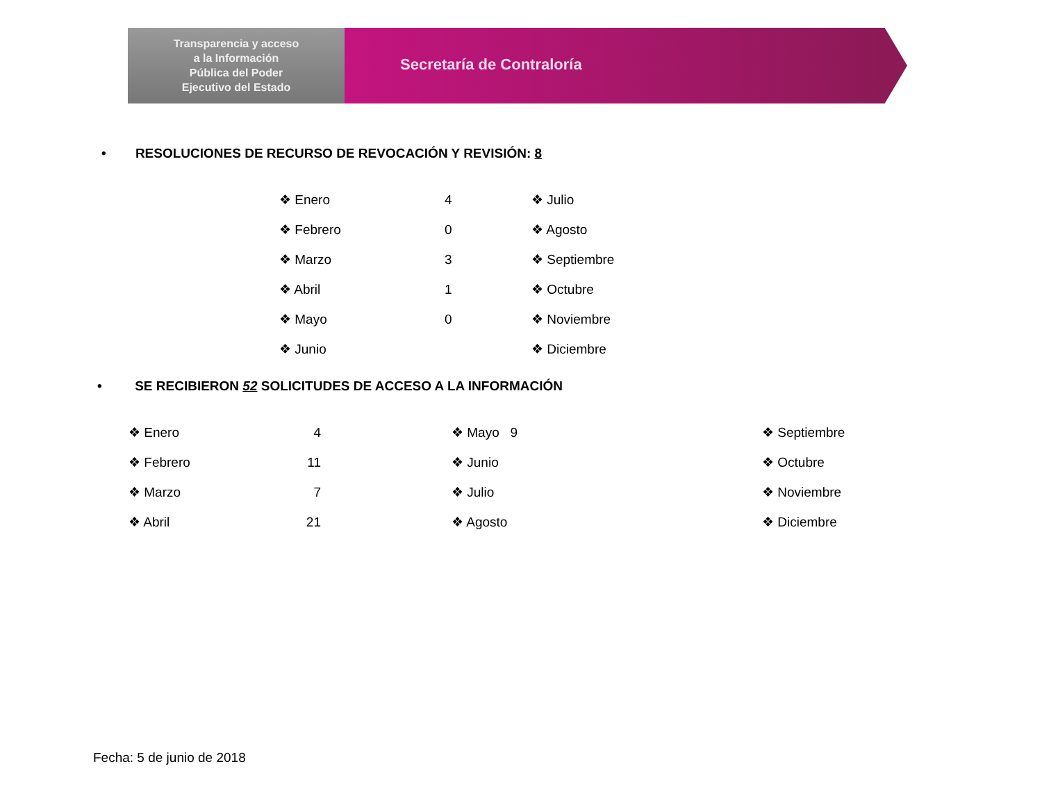Transparencia y acceso
a la Información
Pública del Poder
Ejecutivo del Estado
Secretaría de Contraloría
• RESOLUCIONES DE RECURSO DE REVOCACIÓN Y REVISIÓN: 8
❖ Enero
❖ Febrero
❖ Marzo
❖ Abril
❖ Mayo
❖ Junio
4
0
3
1
0
❖ Julio
❖ Agosto
❖ Septiembre
❖ Octubre
❖ Noviembre
❖ Diciembre
• SE RECIBIERON 52 SOLICITUDES DE ACCESO A LA INFORMACIÓN
❖ Enero
❖ Febrero
❖ Marzo
❖ Abril
4
11
7
21
❖ Mayo 9
❖ Junio
❖ Julio
❖ Agosto
❖ Septiembre
❖ Octubre
❖ Noviembre
❖ Diciembre
Fecha: 5 de junio de 2018